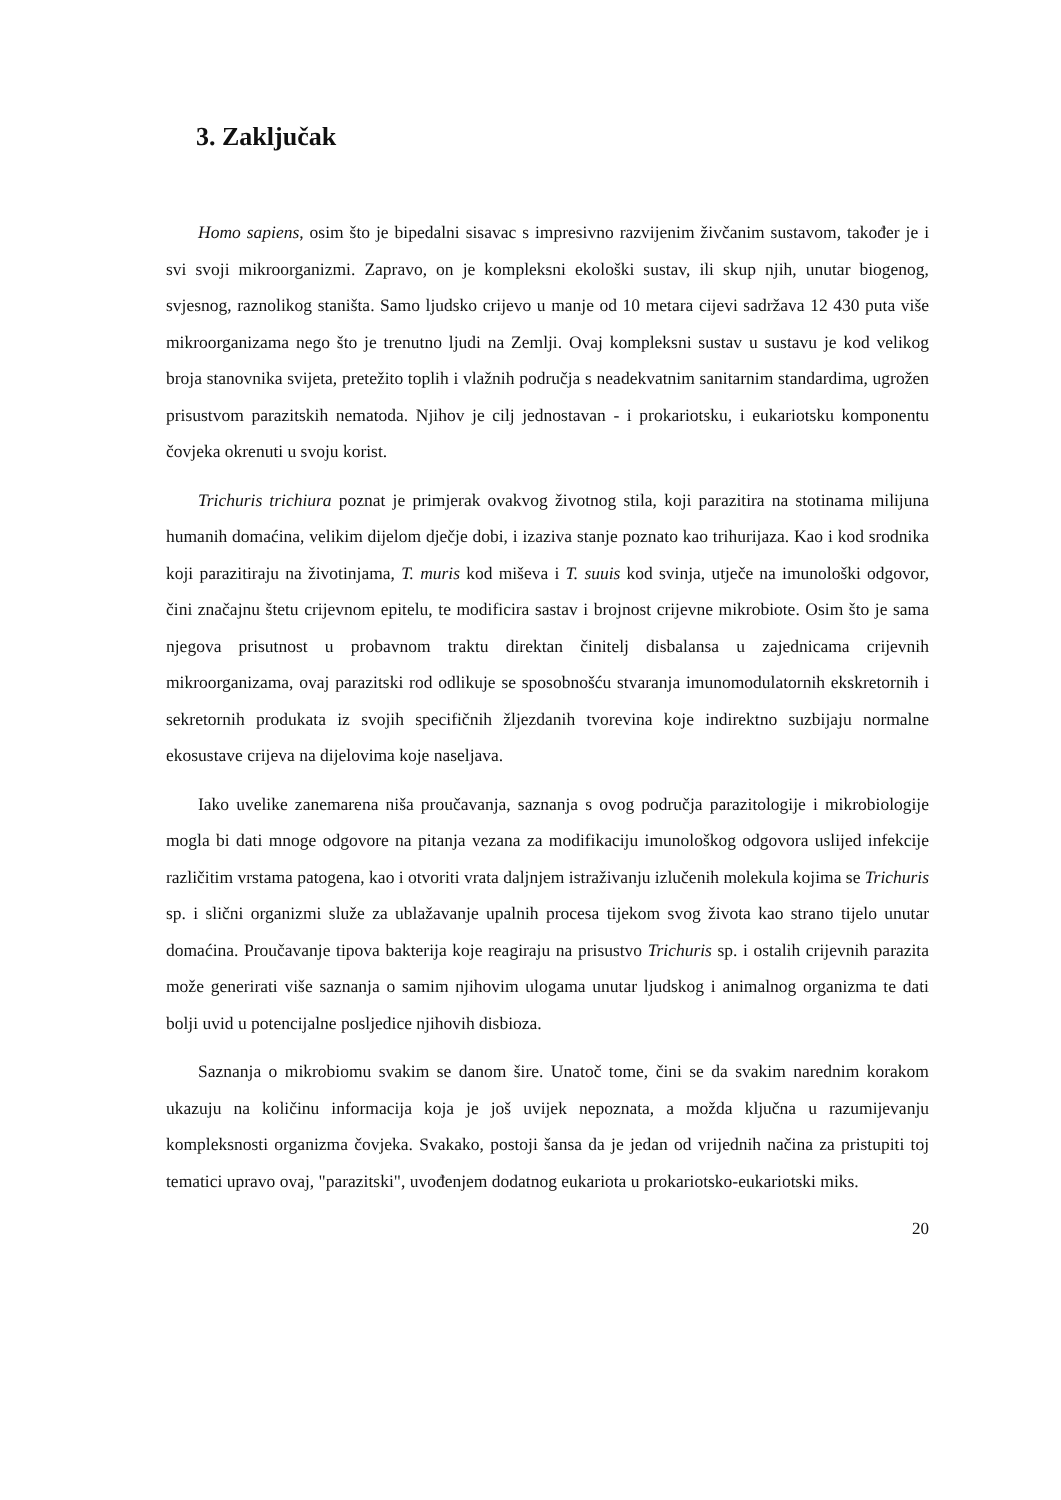3. Zaključak
Homo sapiens, osim što je bipedalni sisavac s impresivno razvijenim živčanim sustavom, također je i svi svoji mikroorganizmi. Zapravo, on je kompleksni ekološki sustav, ili skup njih, unutar biogenog, svjesnog, raznolikog staništa. Samo ljudsko crijevo u manje od 10 metara cijevi sadržava 12 430 puta više mikroorganizama nego što je trenutno ljudi na Zemlji. Ovaj kompleksni sustav u sustavu je kod velikog broja stanovnika svijeta, pretežito toplih i vlažnih područja s neadekvatnim sanitarnim standardima, ugrožen prisustvom parazitskih nematoda. Njihov je cilj jednostavan - i prokariotsku, i eukariotsku komponentu čovjeka okrenuti u svoju korist.
Trichuris trichiura poznat je primjerak ovakvog životnog stila, koji parazitira na stotinama milijuna humanih domaćina, velikim dijelom dječje dobi, i izaziva stanje poznato kao trihurijaza. Kao i kod srodnika koji parazitiraju na životinjama, T. muris kod miševa i T. suuis kod svinja, utječe na imunološki odgovor, čini značajnu štetu crijevnom epitelu, te modificira sastav i brojnost crijevne mikrobiote. Osim što je sama njegova prisutnost u probavnom traktu direktan činitelj disbalansa u zajednicama crijevnih mikroorganizama, ovaj parazitski rod odlikuje se sposobnošću stvaranja imunomodulatornih ekskretornih i sekretornih produkata iz svojih specifičnih žljezdanih tvorevina koje indirektno suzbijaju normalne ekosustave crijeva na dijelovima koje naseljava.
Iako uvelike zanemarena niša proučavanja, saznanja s ovog područja parazitologije i mikrobiologije mogla bi dati mnoge odgovore na pitanja vezana za modifikaciju imunološkog odgovora uslijed infekcije različitim vrstama patogena, kao i otvoriti vrata daljnjem istraživanju izlučenih molekula kojima se Trichuris sp. i slični organizmi služe za ublažavanje upalnih procesa tijekom svog života kao strano tijelo unutar domaćina. Proučavanje tipova bakterija koje reagiraju na prisustvo Trichuris sp. i ostalih crijevnih parazita može generirati više saznanja o samim njihovim ulogama unutar ljudskog i animalnog organizma te dati bolji uvid u potencijalne posljedice njihovih disbioza.
Saznanja o mikrobiomu svakim se danom šire. Unatoč tome, čini se da svakim narednim korakom ukazuju na količinu informacija koja je još uvijek nepoznata, a možda ključna u razumijevanju kompleksnosti organizma čovjeka. Svakako, postoji šansa da je jedan od vrijednih načina za pristupiti toj tematici upravo ovaj, "parazitski", uvođenjem dodatnog eukariota u prokariotsko-eukariotski miks.
20